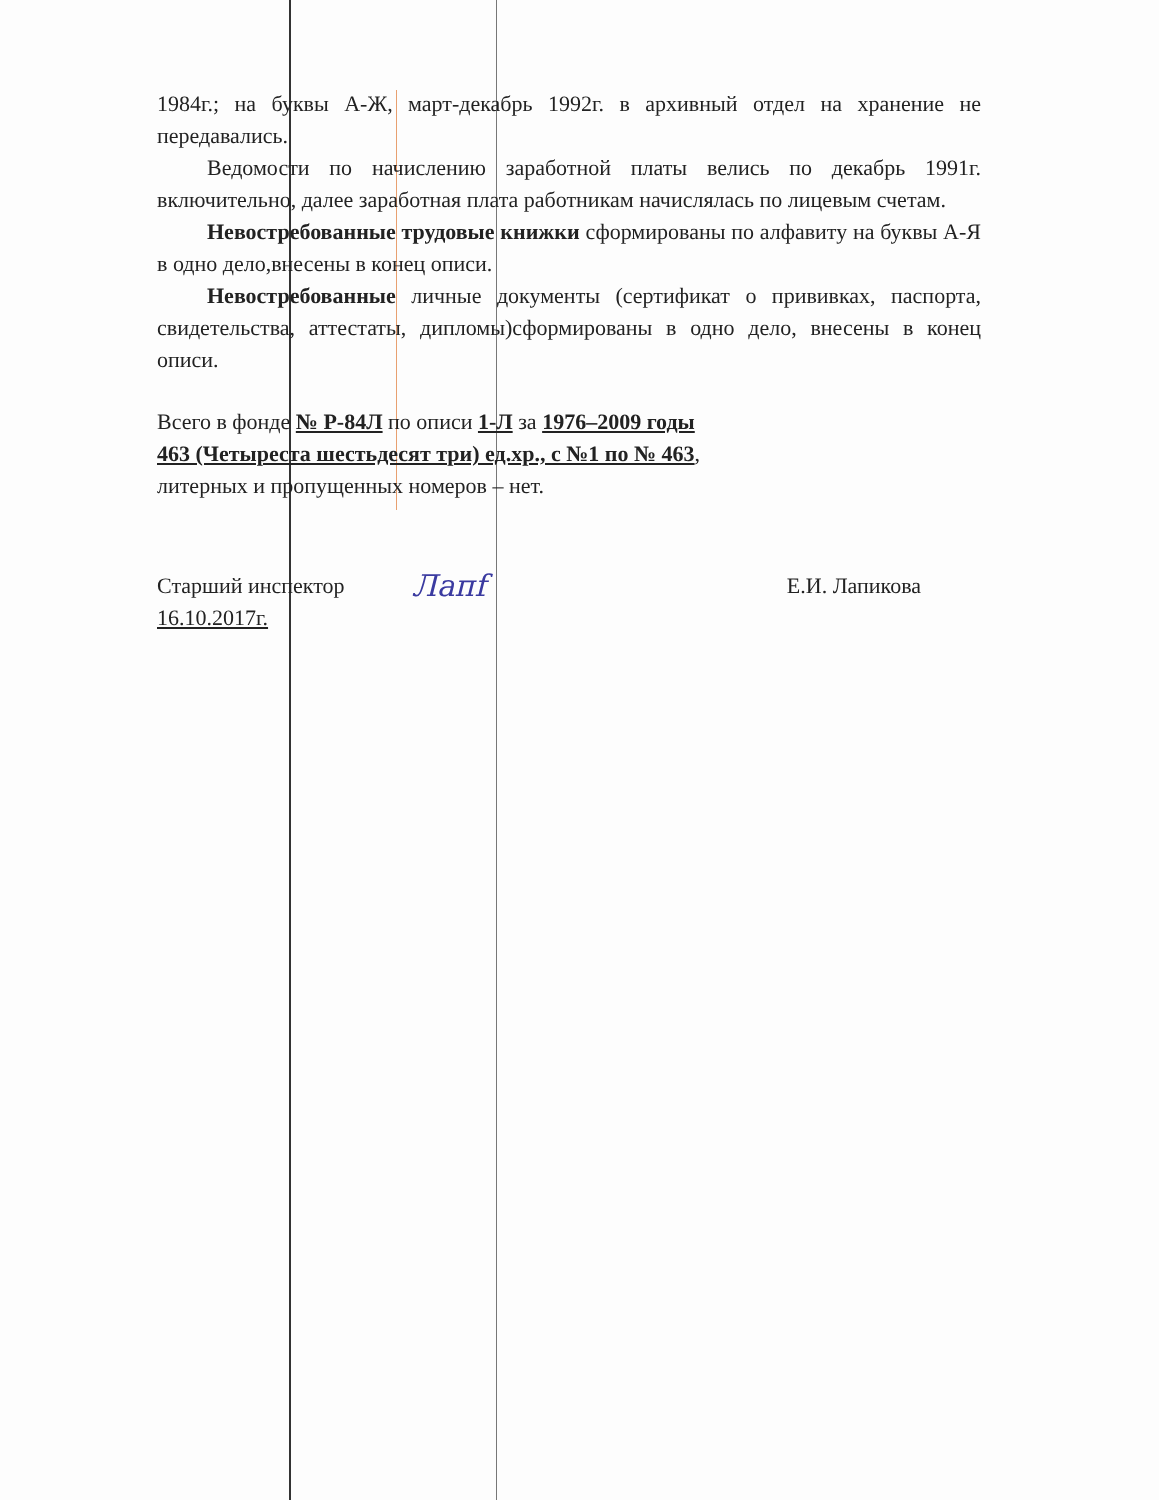1984г.; на буквы А-Ж, март-декабрь 1992г. в архивный отдел на хранение не передавались.
Ведомости по начислению заработной платы велись по декабрь 1991г. включительно, далее заработная плата работникам начислялась по лицевым счетам.
Невостребованные трудовые книжки сформированы по алфавиту на буквы А-Я в одно дело,внесены в конец описи.
Невостребованные личные документы (сертификат о прививках, паспорта, свидетельства, аттестаты, дипломы)сформированы в одно дело, внесены в конец описи.
Всего в фонде № Р-84Л по описи 1-Л за 1976–2009 годы
463 (Четыреста шестьдесят три) ед.хр., с №1 по № 463,
литерных и пропущенных номеров – нет.
Старший инспектор
16.10.2017г.
Лапf
Е.И. Лапикова